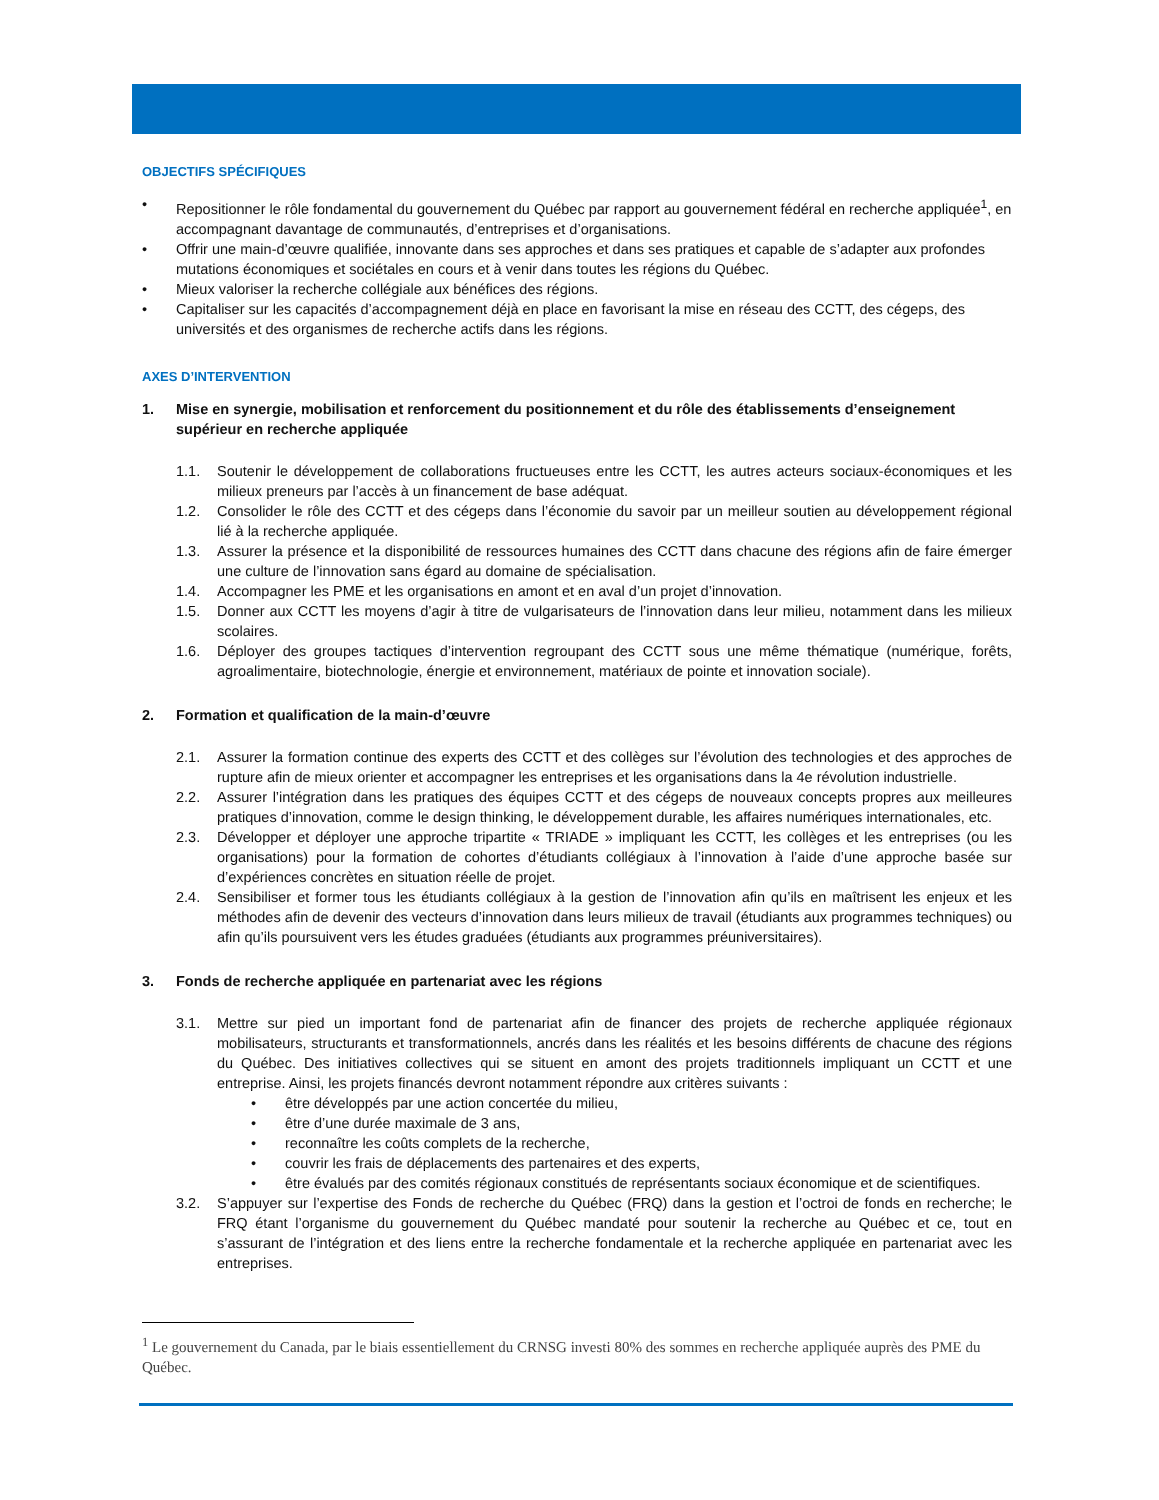OBJECTIFS SPÉCIFIQUES
• Repositionner le rôle fondamental du gouvernement du Québec par rapport au gouvernement fédéral en recherche appliquée<sup>1</sup>, en accompagnant davantage de communautés, d’entreprises et d’organisations.
• Offrir une main-d’œuvre qualifiée, innovante dans ses approches et dans ses pratiques et capable de s’adapter aux profondes mutations économiques et sociétales en cours et à venir dans toutes les régions du Québec.
• Mieux valoriser la recherche collégiale aux bénéfices des régions.
• Capitaliser sur les capacités d’accompagnement déjà en place en favorisant la mise en réseau des CCTT, des cégeps, des universités et des organismes de recherche actifs dans les régions.
AXES D’INTERVENTION
1. Mise en synergie, mobilisation et renforcement du positionnement et du rôle des établissements d’enseignement supérieur en recherche appliquée
1.1. Soutenir le développement de collaborations fructueuses entre les CCTT, les autres acteurs sociaux-économiques et les milieux preneurs par l’accès à un financement de base adéquat.
1.2. Consolider le rôle des CCTT et des cégeps dans l’économie du savoir par un meilleur soutien au développement régional lié à la recherche appliquée.
1.3. Assurer la présence et la disponibilité de ressources humaines des CCTT dans chacune des régions afin de faire émerger une culture de l’innovation sans égard au domaine de spécialisation.
1.4. Accompagner les PME et les organisations en amont et en aval d’un projet d’innovation.
1.5. Donner aux CCTT les moyens d’agir à titre de vulgarisateurs de l’innovation dans leur milieu, notamment dans les milieux scolaires.
1.6. Déployer des groupes tactiques d’intervention regroupant des CCTT sous une même thématique (numérique, forêts, agroalimentaire, biotechnologie, énergie et environnement, matériaux de pointe et innovation sociale).
2. Formation et qualification de la main-d’œuvre
2.1. Assurer la formation continue des experts des CCTT et des collèges sur l’évolution des technologies et des approches de rupture afin de mieux orienter et accompagner les entreprises et les organisations dans la 4e révolution industrielle.
2.2. Assurer l’intégration dans les pratiques des équipes CCTT et des cégeps de nouveaux concepts propres aux meilleures pratiques d’innovation, comme le design thinking, le développement durable, les affaires numériques internationales, etc.
2.3. Développer et déployer une approche tripartite « TRIADE » impliquant les CCTT, les collèges et les entreprises (ou les organisations) pour la formation de cohortes d’étudiants collégiaux à l’innovation à l’aide d’une approche basée sur d’expériences concrètes en situation réelle de projet.
2.4. Sensibiliser et former tous les étudiants collégiaux à la gestion de l’innovation afin qu’ils en maîtrisent les enjeux et les méthodes afin de devenir des vecteurs d’innovation dans leurs milieux de travail (étudiants aux programmes techniques) ou afin qu’ils poursuivent vers les études graduées (étudiants aux programmes préuniversitaires).
3. Fonds de recherche appliquée en partenariat avec les régions
3.1. Mettre sur pied un important fond de partenariat afin de financer des projets de recherche appliquée régionaux mobilisateurs, structurants et transformationnels, ancrés dans les réalités et les besoins différents de chacune des régions du Québec. Des initiatives collectives qui se situent en amont des projets traditionnels impliquant un CCTT et une entreprise. Ainsi, les projets financés devront notamment répondre aux critères suivants :
• être développés par une action concertée du milieu,
• être d’une durée maximale de 3 ans,
• reconnaître les coûts complets de la recherche,
• couvrir les frais de déplacements des partenaires et des experts,
• être évalués par des comités régionaux constitués de représentants sociaux économique et de scientifiques.
3.2. S’appuyer sur l’expertise des Fonds de recherche du Québec (FRQ) dans la gestion et l’octroi de fonds en recherche; le FRQ étant l’organisme du gouvernement du Québec mandaté pour soutenir la recherche au Québec et ce, tout en s’assurant de l’intégration et des liens entre la recherche fondamentale et la recherche appliquée en partenariat avec les entreprises.
<sup>1</sup> Le gouvernement du Canada, par le biais essentiellement du CRNSG investi 80% des sommes en recherche appliquée auprès des PME du Québec.